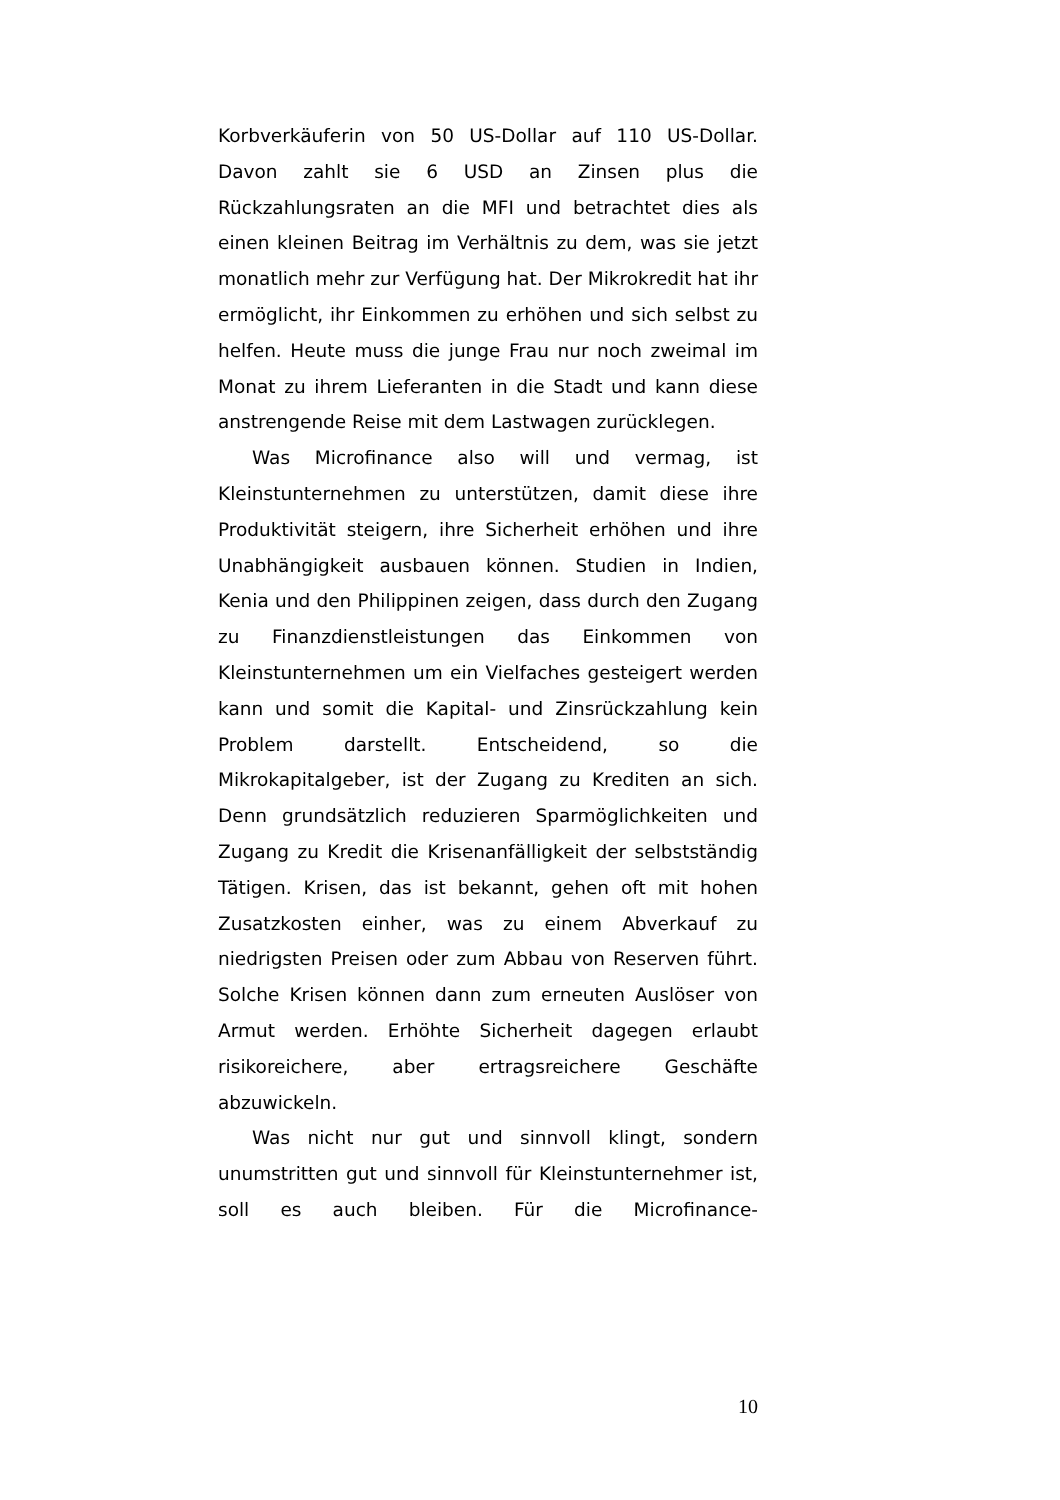Korbverkäuferin von 50 US-Dollar auf 110 US-Dollar. Davon zahlt sie 6 USD an Zinsen plus die Rückzahlungsraten an die MFI und betrachtet dies als einen kleinen Beitrag im Verhältnis zu dem, was sie jetzt monatlich mehr zur Verfügung hat. Der Mikrokredit hat ihr ermöglicht, ihr Einkommen zu erhöhen und sich selbst zu helfen. Heute muss die junge Frau nur noch zweimal im Monat zu ihrem Lieferanten in die Stadt und kann diese anstrengende Reise mit dem Lastwagen zurücklegen.
Was Microfinance also will und vermag, ist Kleinstunternehmen zu unterstützen, damit diese ihre Produktivität steigern, ihre Sicherheit erhöhen und ihre Unabhängigkeit ausbauen können. Studien in Indien, Kenia und den Philippinen zeigen, dass durch den Zugang zu Finanzdienstleistungen das Einkommen von Kleinstunternehmen um ein Vielfaches gesteigert werden kann und somit die Kapital- und Zinsrückzahlung kein Problem darstellt. Entscheidend, so die Mikrokapitalgeber, ist der Zugang zu Krediten an sich. Denn grundsätzlich reduzieren Sparmöglichkeiten und Zugang zu Kredit die Krisenanfälligkeit der selbstständig Tätigen. Krisen, das ist bekannt, gehen oft mit hohen Zusatzkosten einher, was zu einem Abverkauf zu niedrigsten Preisen oder zum Abbau von Reserven führt. Solche Krisen können dann zum erneuten Auslöser von Armut werden. Erhöhte Sicherheit dagegen erlaubt risikoreichere, aber ertragsreichere Geschäfte abzuwickeln.
Was nicht nur gut und sinnvoll klingt, sondern unumstritten gut und sinnvoll für Kleinstunternehmer ist, soll es auch bleiben. Für die Microfinance-
10